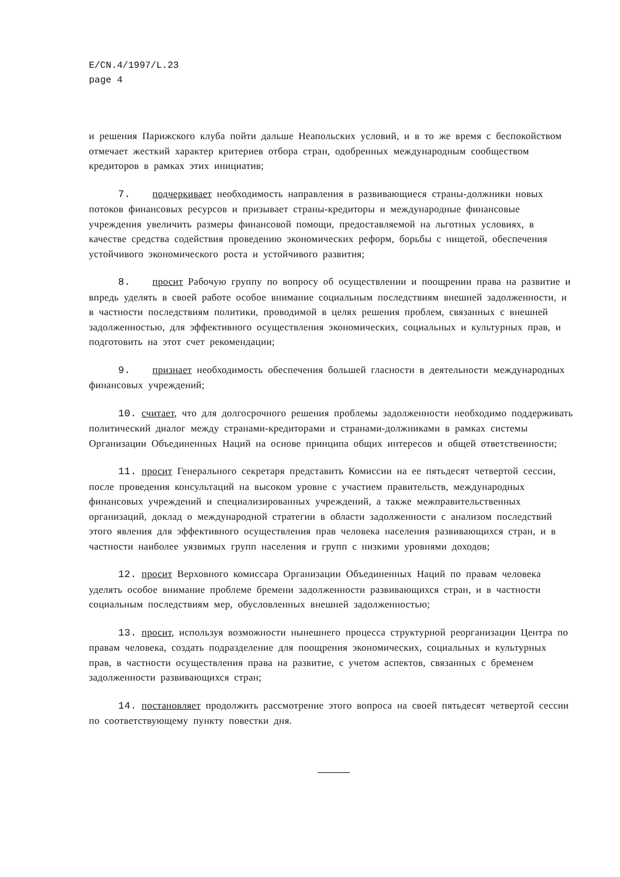E/CN.4/1997/L.23
page 4
и решения Парижского клуба пойти дальше Неапольских условий, и в то же время с беспокойством отмечает жесткий характер критериев отбора стран, одобренных международным сообществом кредиторов в рамках этих инициатив;
7. подчеркивает необходимость направления в развивающиеся страны-должники новых потоков финансовых ресурсов и призывает страны-кредиторы и международные финансовые учреждения увеличить размеры финансовой помощи, предоставляемой на льготных условиях, в качестве средства содействия проведению экономических реформ, борьбы с нищетой, обеспечения устойчивого экономического роста и устойчивого развития;
8. просит Рабочую группу по вопросу об осуществлении и поощрении права на развитие и впредь уделять в своей работе особое внимание социальным последствиям внешней задолженности, и в частности последствиям политики, проводимой в целях решения проблем, связанных с внешней задолженностью, для эффективного осуществления экономических, социальных и культурных прав, и подготовить на этот счет рекомендации;
9. признает необходимость обеспечения большей гласности в деятельности международных финансовых учреждений;
10. считает, что для долгосрочного решения проблемы задолженности необходимо поддерживать политический диалог между странами-кредиторами и странами-должниками в рамках системы Организации Объединенных Наций на основе принципа общих интересов и общей ответственности;
11. просит Генерального секретаря представить Комиссии на ее пятьдесят четвертой сессии, после проведения консультаций на высоком уровне с участием правительств, международных финансовых учреждений и специализированных учреждений, а также межправительственных организаций, доклад о международной стратегии в области задолженности с анализом последствий этого явления для эффективного осуществления прав человека населения развивающихся стран, и в частности наиболее уязвимых групп населения и групп с низкими уровнями доходов;
12. просит Верховного комиссара Организации Объединенных Наций по правам человека уделять особое внимание проблеме бремени задолженности развивающихся стран, и в частности социальным последствиям мер, обусловленных внешней задолженностью;
13. просит, используя возможности нынешнего процесса структурной реорганизации Центра по правам человека, создать подразделение для поощрения экономических, социальных и культурных прав, в частности осуществления права на развитие, с учетом аспектов, связанных с бременем задолженности развивающихся стран;
14. постановляет продолжить рассмотрение этого вопроса на своей пятьдесят четвертой сессии по соответствующему пункту повестки дня.